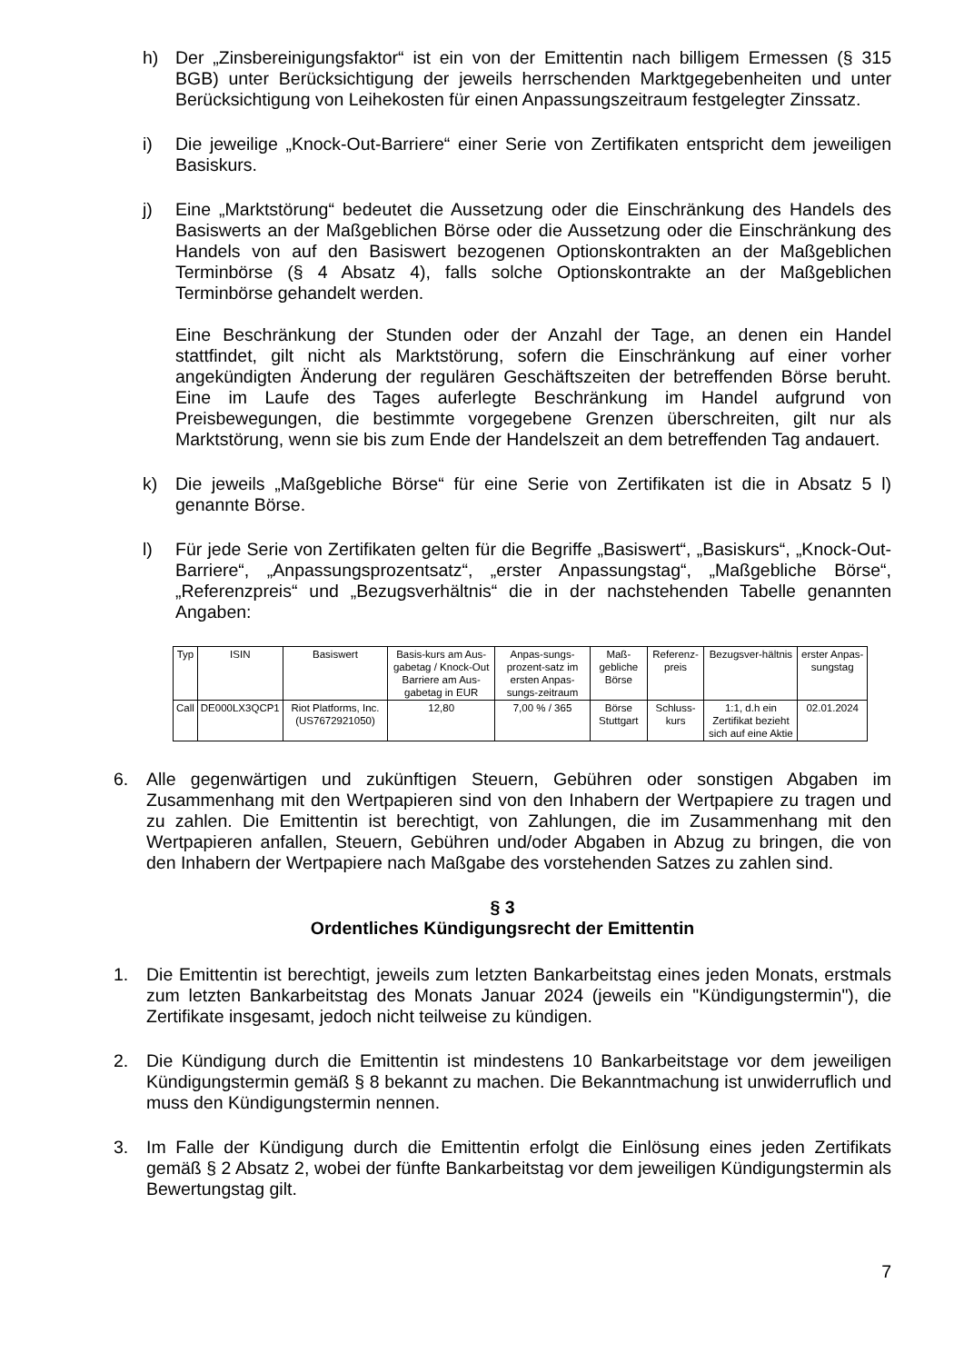h) Der „Zinsbereinigungsfaktor“ ist ein von der Emittentin nach billigem Ermessen (§ 315 BGB) unter Berücksichtigung der jeweils herrschenden Marktgegebenheiten und unter Berücksichtigung von Leihekosten für einen Anpassungszeitraum festgelegter Zinssatz.
i) Die jeweilige „Knock-Out-Barriere“ einer Serie von Zertifikaten entspricht dem jeweiligen Basiskurs.
j) Eine „Marktstörung“ bedeutet die Aussetzung oder die Einschränkung des Handels des Basiswerts an der Maßgeblichen Börse oder die Aussetzung oder die Einschränkung des Handels von auf den Basiswert bezogenen Optionskontrakten an der Maßgeblichen Terminbörse (§ 4 Absatz 4), falls solche Optionskontrakte an der Maßgeblichen Terminbörse gehandelt werden.
Eine Beschränkung der Stunden oder der Anzahl der Tage, an denen ein Handel stattfindet, gilt nicht als Marktstörung, sofern die Einschränkung auf einer vorher angekündigten Änderung der regulären Geschäftszeiten der betreffenden Börse beruht. Eine im Laufe des Tages auferlegte Beschränkung im Handel aufgrund von Preisbewegungen, die bestimmte vorgegebene Grenzen überschreiten, gilt nur als Marktstörung, wenn sie bis zum Ende der Handelszeit an dem betreffenden Tag andauert.
k) Die jeweils „Maßgebliche Börse“ für eine Serie von Zertifikaten ist die in Absatz 5 l) genannte Börse.
l) Für jede Serie von Zertifikaten gelten für die Begriffe „Basiswert“, „Basiskurs“, „Knock-Out-Barriere“, „Anpassungsprozentsatz“, „erster Anpassungstag“, „Maßgebliche Börse“, „Referenzpreis“ und „Bezugsverhältnis“ die in der nachstehenden Tabelle genannten Angaben:
| Typ | ISIN | Basiswert | Basis-kurs am Aus-gabetag / Knock-Out Barriere am Aus-gabetag in EUR | Anpas-sungs-prozent-satz im ersten Anpas-sungs-zeitraum | Maß-gebliche Börse | Referenz-preis | Bezugsver-hältnis | erster Anpas-sungstag |
| --- | --- | --- | --- | --- | --- | --- | --- | --- |
| Call | DE000LX3QCP1 | Riot Platforms, Inc. (US7672921050) | 12,80 | 7,00 % / 365 | Börse Stuttgart | Schluss-kurs | 1:1, d.h ein Zertifikat bezieht sich auf eine Aktie | 02.01.2024 |
6. Alle gegenwärtigen und zukünftigen Steuern, Gebühren oder sonstigen Abgaben im Zusammenhang mit den Wertpapieren sind von den Inhabern der Wertpapiere zu tragen und zu zahlen. Die Emittentin ist berechtigt, von Zahlungen, die im Zusammenhang mit den Wertpapieren anfallen, Steuern, Gebühren und/oder Abgaben in Abzug zu bringen, die von den Inhabern der Wertpapiere nach Maßgabe des vorstehenden Satzes zu zahlen sind.
§ 3
Ordentliches Kündigungsrecht der Emittentin
1. Die Emittentin ist berechtigt, jeweils zum letzten Bankarbeitstag eines jeden Monats, erstmals zum letzten Bankarbeitstag des Monats Januar 2024 (jeweils ein "Kündigungstermin"), die Zertifikate insgesamt, jedoch nicht teilweise zu kündigen.
2. Die Kündigung durch die Emittentin ist mindestens 10 Bankarbeitstage vor dem jeweiligen Kündigungstermin gemäß § 8 bekannt zu machen. Die Bekanntmachung ist unwiderruflich und muss den Kündigungstermin nennen.
3. Im Falle der Kündigung durch die Emittentin erfolgt die Einlösung eines jeden Zertifikats gemäß § 2 Absatz 2, wobei der fünfte Bankarbeitstag vor dem jeweiligen Kündigungstermin als Bewertungstag gilt.
7